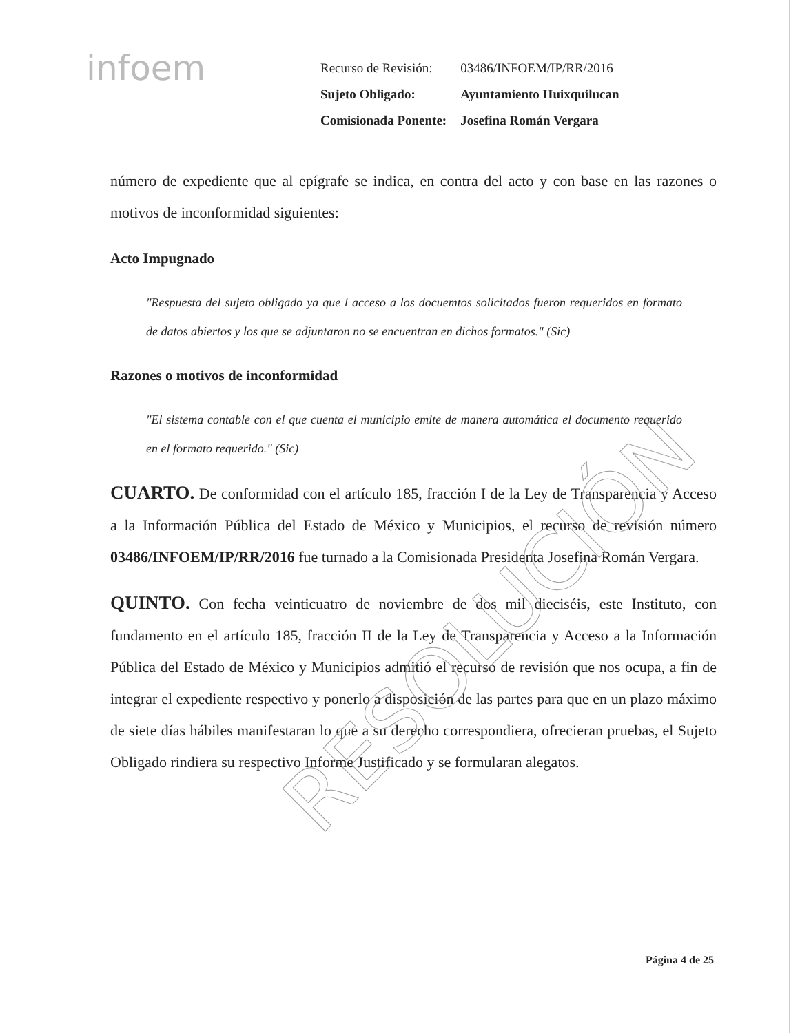infoem
| Recurso de Revisión: | 03486/INFOEM/IP/RR/2016 |
| Sujeto Obligado: | Ayuntamiento Huixquilucan |
| Comisionada Ponente: | Josefina Román Vergara |
número de expediente que al epígrafe se indica, en contra del acto y con base en las razones o motivos de inconformidad siguientes:
Acto Impugnado
"Respuesta del sujeto obligado ya que l acceso a los docuemtos solicitados fueron requeridos en formato de datos abiertos y los que se adjuntaron no se encuentran en dichos formatos." (Sic)
Razones o motivos de inconformidad
"El sistema contable con el que cuenta el municipio emite de manera automática el documento requerido en el formato requerido." (Sic)
CUARTO. De conformidad con el artículo 185, fracción I de la Ley de Transparencia y Acceso a la Información Pública del Estado de México y Municipios, el recurso de revisión número 03486/INFOEM/IP/RR/2016 fue turnado a la Comisionada Presidenta Josefina Román Vergara.
QUINTO. Con fecha veinticuatro de noviembre de dos mil dieciséis, este Instituto, con fundamento en el artículo 185, fracción II de la Ley de Transparencia y Acceso a la Información Pública del Estado de México y Municipios admitió el recurso de revisión que nos ocupa, a fin de integrar el expediente respectivo y ponerlo a disposición de las partes para que en un plazo máximo de siete días hábiles manifestaran lo que a su derecho correspondiera, ofrecieran pruebas, el Sujeto Obligado rindiera su respectivo Informe Justificado y se formularan alegatos.
RESOLUCIÓN
Página 4 de 25